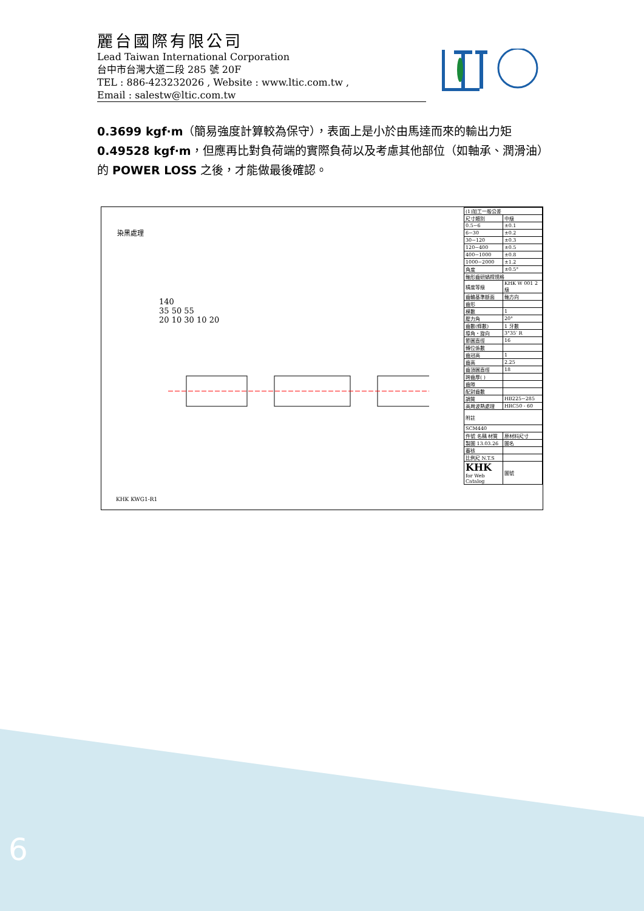麗台國際有限公司
Lead Taiwan International Corporation
台中市台灣大道二段 285 號 20F
TEL : 886-423232026 , Website : www.ltic.com.tw ,
Email : salestw@ltic.com.tw
0.3699 kgf·m（簡易強度計算較為保守），表面上是小於由馬達而來的輸出力矩 0.49528 kgf·m，但應再比對負荷端的實際負荷以及考慮其他部位（如軸承、潤滑油）的 POWER LOSS 之後，才能做最後確認。
染黑處理
140
35 50 55
20 10 30 10 20
KHK KWG1-R1
| (1)加工一般公差 | |
| 尺寸類別 | 中級 |
| 0.5~6 | ±0.1 |
| 6~30 | ±0.2 |
| 30~120 | ±0.3 |
| 120~400 | ±0.5 |
| 400~1000 | ±0.8 |
| 1000~2000 | ±1.2 |
| 角度 | ±0.5° |
| 軸形齒研蝸桿規格 | |
| 精度等級 | KHK W 001 2 級 |
| 齒輪基準斷面 | 軸方向 |
| 齒形 | |
| 模數 | 1 |
| 壓力角 | 20° |
| 齒數(條數) | 1 牙數 |
| 導角・旋向 | 3°35′ R |
| 節圓直徑 | 16 |
| 轉位係數 | |
| 齒冠高 | 1 |
| 齒高 | 2.25 |
| 齒頂圓直徑 | 18 |
| 跨齒厚( ) | |
| 齒隙 | |
| 配對齒數 | |
| 調質 | HB225~285 |
| 高周波熱處理 | HRC50 - 60 |
| 附註 | |
| SCM440 | |
| 件號 名稱 材質 | 原材料尺寸 |
| 製圖 13.03.26 | 圖名 |
| 審核 | |
| 比例尺 N.T.S | |
| KHK for Web Catalog | 圖號 |
6